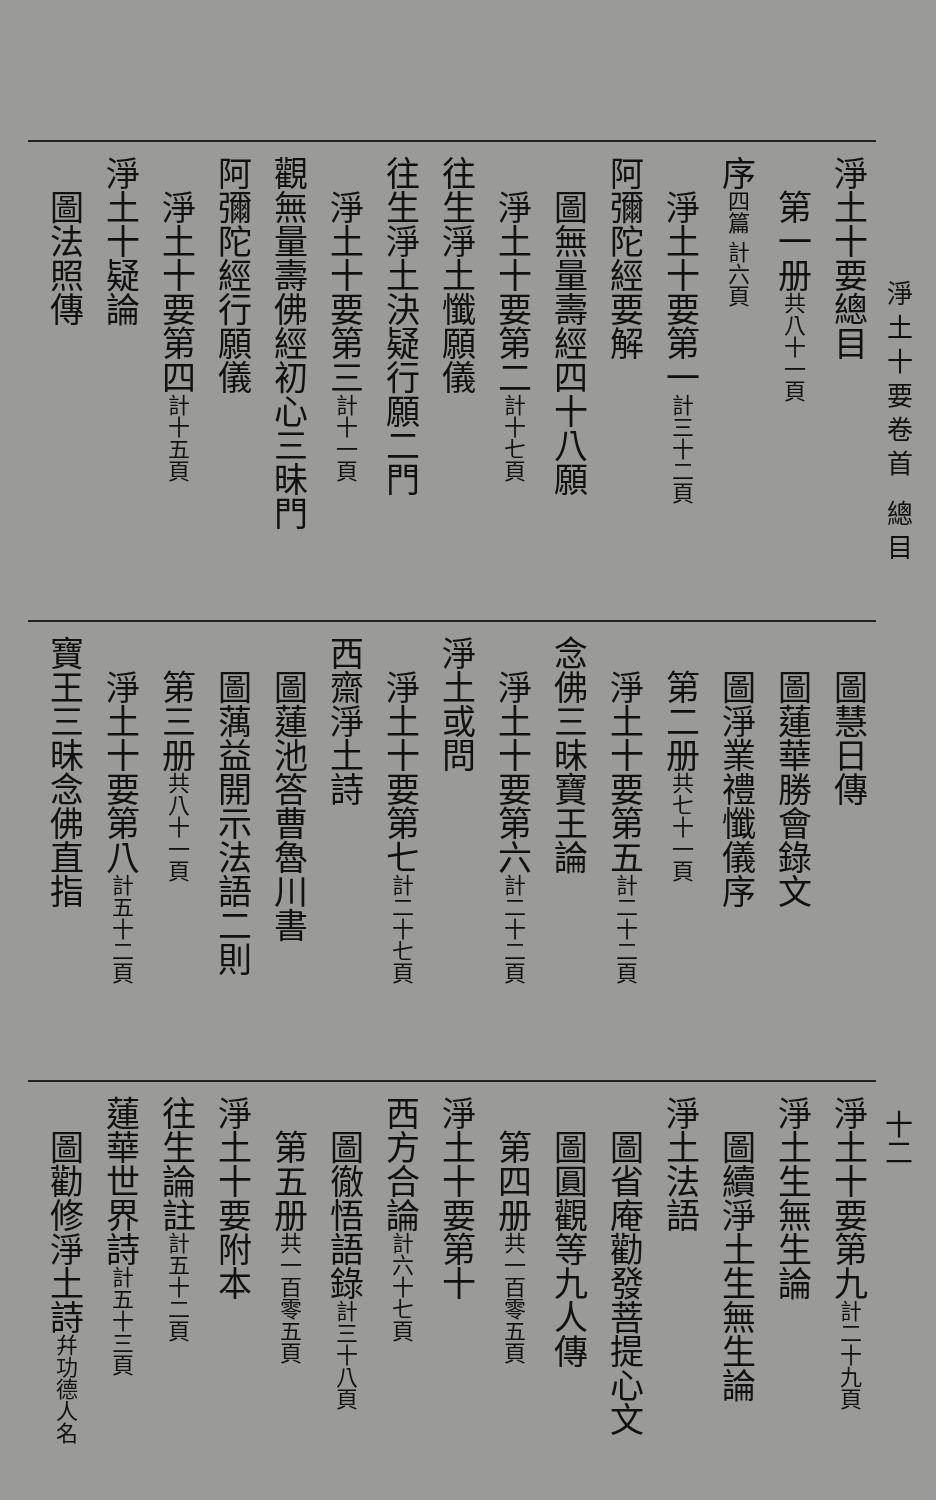淨土十要卷首 總目
十二
淨土十要總目
　第一册共八十一頁
序四篇 計六頁
　淨土十要第一計三十二頁
阿彌陀經要解
　圖無量壽經四十八願
　淨土十要第二計十七頁
往生淨土懺願儀
往生淨土決疑行願二門
　淨土十要第三計十一頁
觀無量壽佛經初心三昧門
阿彌陀經行願儀
　淨土十要第四計十五頁
淨土十疑論
　圖法照傳
　圖慧日傳
　圖蓮華勝會錄文
　圖淨業禮懺儀序
　第二册共七十一頁
　淨土十要第五計二十二頁
念佛三昧寶王論
　淨土十要第六計二十二頁
淨土或問
　淨土十要第七計二十七頁
西齋淨土詩
　圖蓮池答曹魯川書
　圖蕅益開示法語二則
　第三册共八十一頁
　淨土十要第八計五十二頁
寶王三昧念佛直指
淨土十要第九計二十九頁
淨土生無生論
　圖續淨土生無生論
淨土法語
　圖省庵勸發菩提心文
　圖圓觀等九人傳
　第四册共一百零五頁
淨土十要第十
西方合論計六十七頁
　圖徹悟語錄計三十八頁
　第五册共一百零五頁
淨土十要附本
往生論註計五十二頁
蓮華世界詩計五十三頁
　圖勸修淨土詩幷功德人名